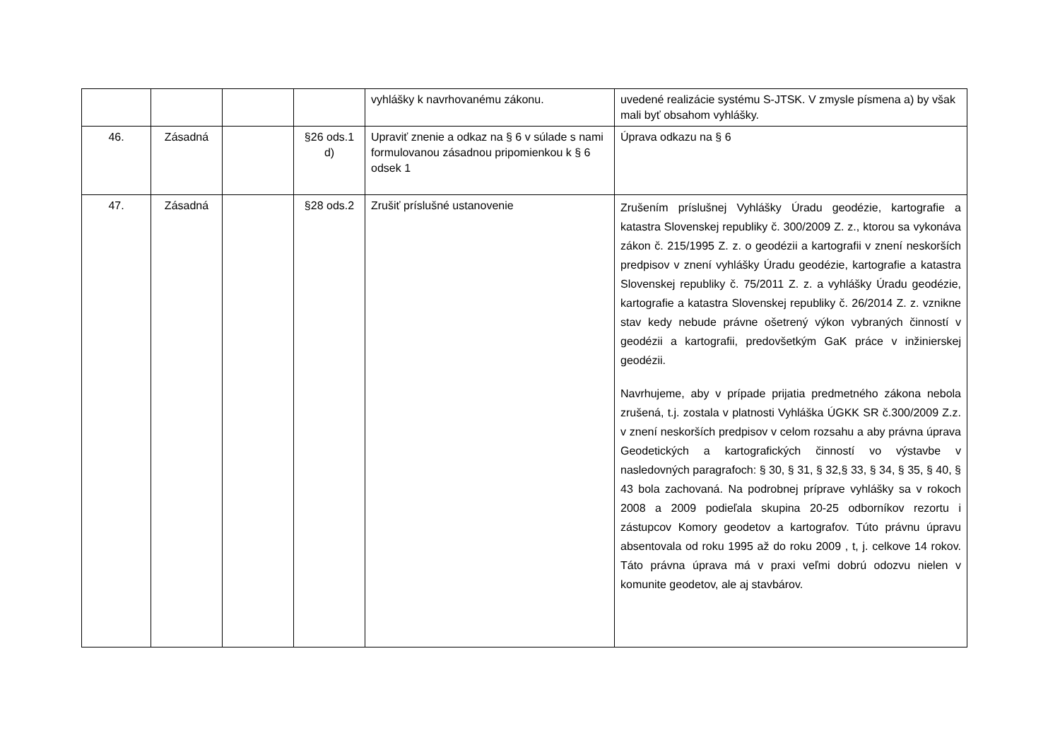| | | | | vyhlášky k navrhovanému zákonu. | uvedené realizácie systému S-JTSK. V zmysle písmena a) by však mali byť obsahom vyhlášky. |
| 46. | Zásadná | | §26 ods.1 d) | Upraviť znenie a odkaz na § 6 v súlade s nami formulovanou zásadnou pripomienkou k § 6 odsek 1 | Úprava odkazu na § 6 |
| 47. | Zásadná | | §28 ods.2 | Zrušiť príslušné ustanovenie | Zrušením príslušnej Vyhlášky Úradu geodézie, kartografie a katastra Slovenskej republiky č. 300/2009 Z. z., ktorou sa vykonáva zákon č. 215/1995 Z. z. o geodézii a kartografii v znení neskorších predpisov v znení vyhlášky Úradu geodézie, kartografie a katastra Slovenskej republiky č. 75/2011 Z. z. a vyhlášky Úradu geodézie, kartografie a katastra Slovenskej republiky č. 26/2014 Z. z. vznikne stav kedy nebude právne ošetrený výkon vybraných činností v geodézii a kartografii, predovšetkým GaK práce v inžinierskej geodézii. Navrhujeme, aby v prípade prijatia predmetného zákona nebola zrušená, t.j. zostala v platnosti Vyhláška ÚGKK SR č.300/2009 Z.z. v znení neskorších predpisov v celom rozsahu a aby právna úprava Geodetických a kartografických činností vo výstavbe v nasledovných paragrafoch: § 30, § 31, § 32,§ 33, § 34, § 35, § 40, § 43 bola zachovaná. Na podrobnej príprave vyhlášky sa v rokoch 2008 a 2009 podieľala skupina 20-25 odborníkov rezortu i zástupcov Komory geodetov a kartografov. Túto právnu úpravu absentovala od roku 1995 až do roku 2009 , t, j. celkove 14 rokov. Táto právna úprava má v praxi veľmi dobrú odozvu nielen v komunite geodetov, ale aj stavbárov. |